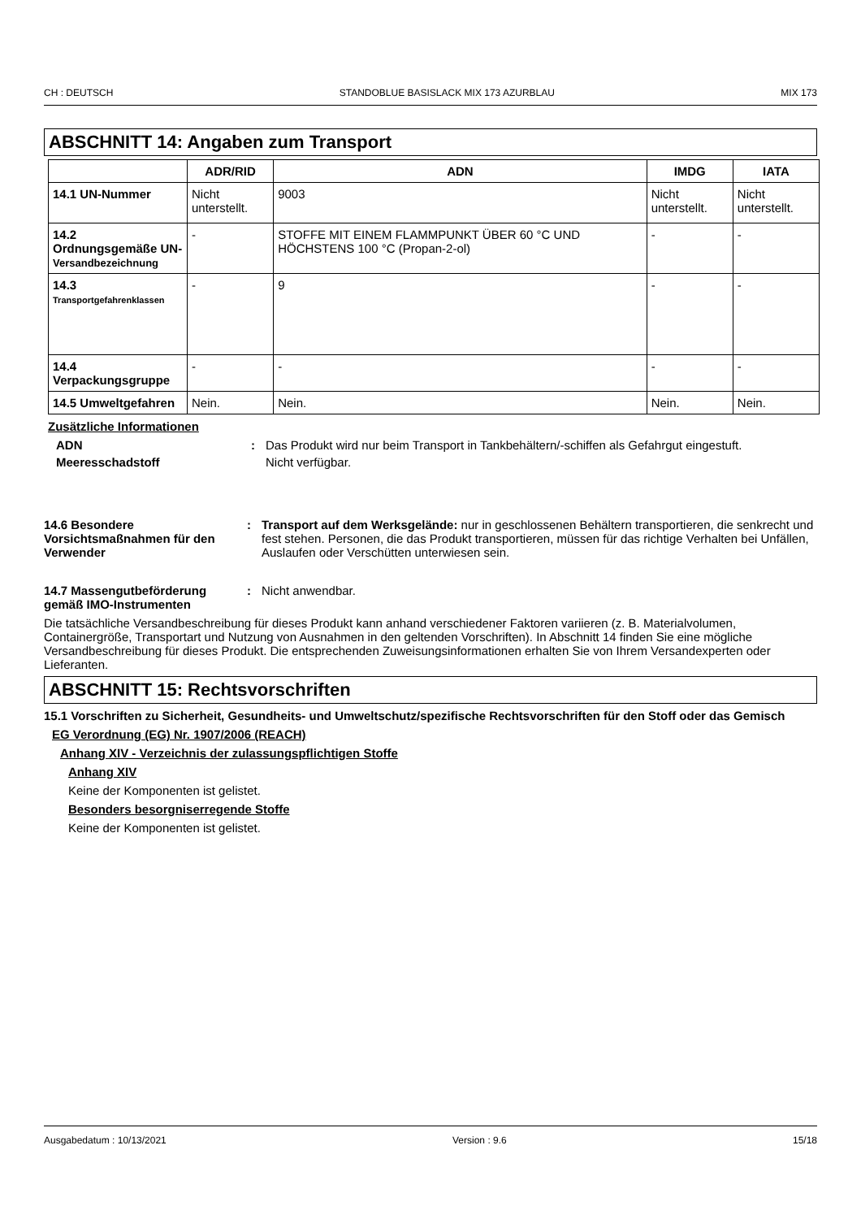CH : DEUTSCH STANDOBLUE BASISLACK MIX 173 AZURBLAU MIX 173
ABSCHNITT 14: Angaben zum Transport
| | ADR/RID | ADN | IMDG | IATA |
| --- | --- | --- | --- | --- |
| 14.1 UN-Nummer | Nicht unterstellt. | 9003 | Nicht unterstellt. | Nicht unterstellt. |
| 14.2 Ordnungsgemäße UN- Versandbezeichnung | - | STOFFE MIT EINEM FLAMMPUNKT ÜBER 60 °C UND HÖCHSTENS 100 °C (Propan-2-ol) | - | - |
| 14.3 Transportgefahrenklassen | - | 9 | - | - |
| 14.4 Verpackungsgruppe | - | - | - | - |
| 14.5 Umweltgefahren | Nein. | Nein. | Nein. | Nein. |
Zusätzliche Informationen
ADN : Das Produkt wird nur beim Transport in Tankbehältern/-schiffen als Gefahrgut eingestuft.
Meeresschadstoff Nicht verfügbar.
14.6 Besondere Vorsichtsmaßnahmen für den Verwender
: Transport auf dem Werksgelände: nur in geschlossenen Behältern transportieren, die senkrecht und fest stehen. Personen, die das Produkt transportieren, müssen für das richtige Verhalten bei Unfällen, Auslaufen oder Verschütten unterwiesen sein.
14.7 Massengutbeförderung gemäß IMO-Instrumenten
: Nicht anwendbar.
Die tatsächliche Versandbeschreibung für dieses Produkt kann anhand verschiedener Faktoren variieren (z. B. Materialvolumen, Containergröße, Transportart und Nutzung von Ausnahmen in den geltenden Vorschriften). In Abschnitt 14 finden Sie eine mögliche Versandbeschreibung für dieses Produkt. Die entsprechenden Zuweisungsinformationen erhalten Sie von Ihrem Versandexperten oder Lieferanten.
ABSCHNITT 15: Rechtsvorschriften
15.1 Vorschriften zu Sicherheit, Gesundheits- und Umweltschutz/spezifische Rechtsvorschriften für den Stoff oder das Gemisch
EG Verordnung (EG) Nr. 1907/2006 (REACH)
Anhang XIV - Verzeichnis der zulassungspflichtigen Stoffe
Anhang XIV
Keine der Komponenten ist gelistet.
Besonders besorgniserregende Stoffe
Keine der Komponenten ist gelistet.
Ausgabedatum : 10/13/2021 Version : 9.6 15/18